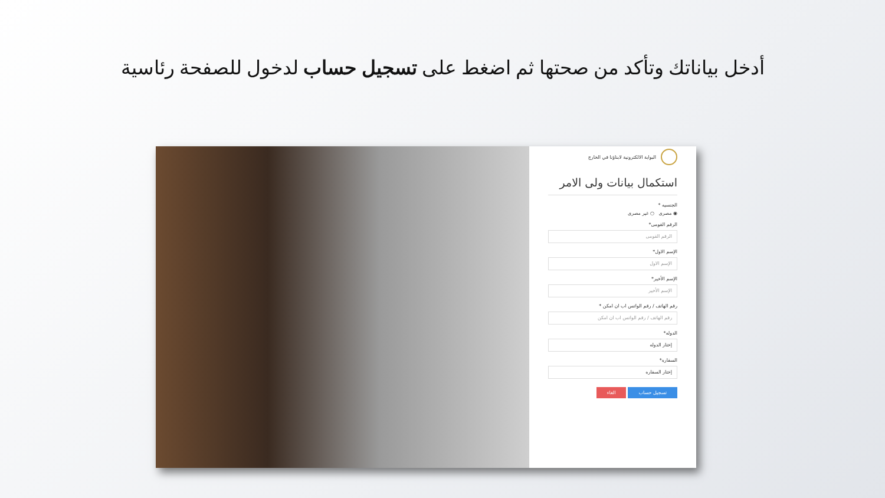أدخل بياناتك وتأكد من صحتها ثم اضغط على تسجيل حساب لدخول للصفحة رئاسية
البوابة الالكترونية لابناؤنا في الخارج
استكمال بيانات ولى الامر
الجنسيه *
◉ مصرى ○ غير مصرى
الرقم القومى*
الرقم القومى
الإسم الاول*
الإسم الاول
الإسم الأخير*
الإسم الأخير
رقم الهاتف / رقم الواتس اب ان امكن *
رقم الهاتف / رقم الواتس اب ان امكن
الدوله*
إختار الدوله
السفاره*
إختار السفاره
تسجيل حساب الغاء